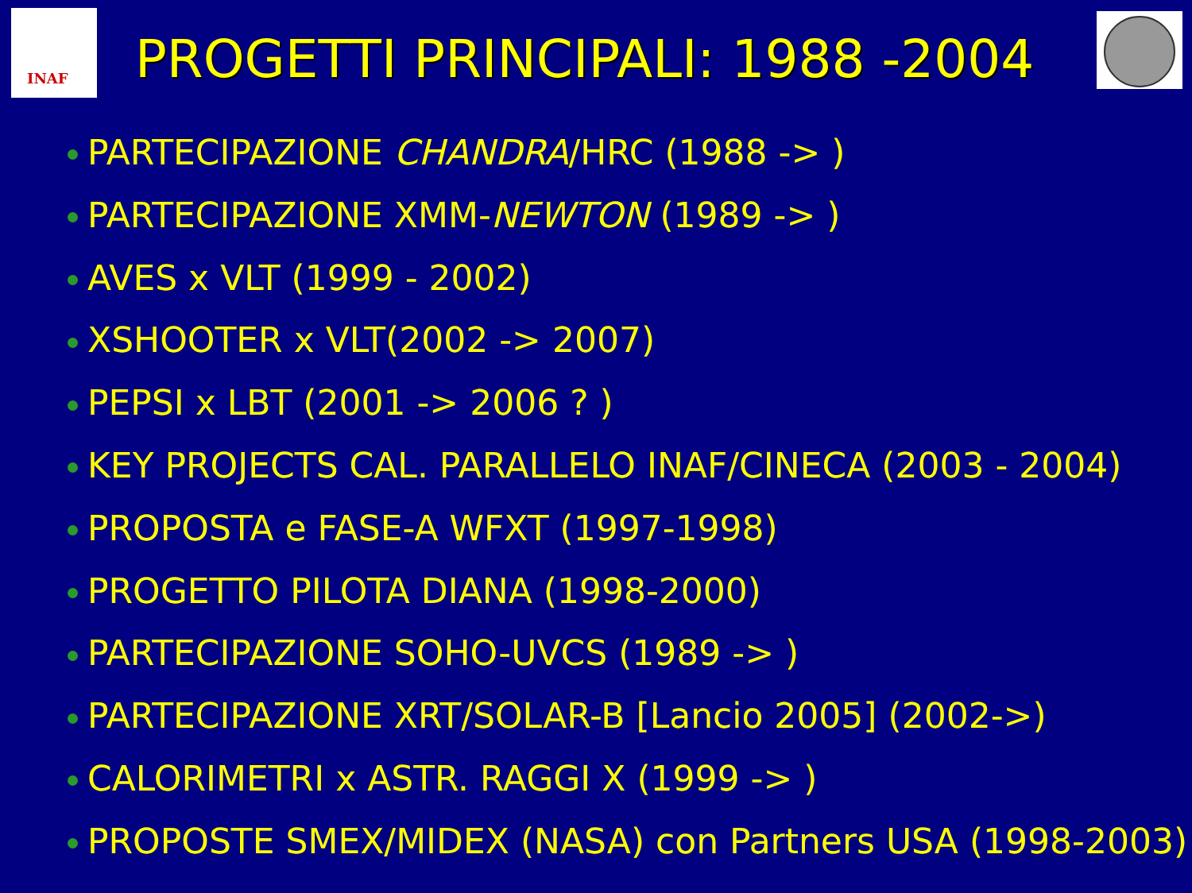INAF
PROGETTI PRINCIPALI: 1988 -2004
PARTECIPAZIONE CHANDRA/HRC (1988 -> )
PARTECIPAZIONE XMM-NEWTON (1989 -> )
AVES x VLT (1999 - 2002)
XSHOOTER x VLT(2002 -> 2007)
PEPSI x LBT (2001 -> 2006 ? )
KEY PROJECTS CAL. PARALLELO INAF/CINECA (2003 - 2004)
PROPOSTA e FASE-A WFXT (1997-1998)
PROGETTO PILOTA DIANA (1998-2000)
PARTECIPAZIONE SOHO-UVCS (1989 -> )
PARTECIPAZIONE XRT/SOLAR-B [Lancio 2005] (2002->)
CALORIMETRI x ASTR. RAGGI X (1999 -> )
PROPOSTE SMEX/MIDEX (NASA) con Partners USA (1998-2003)